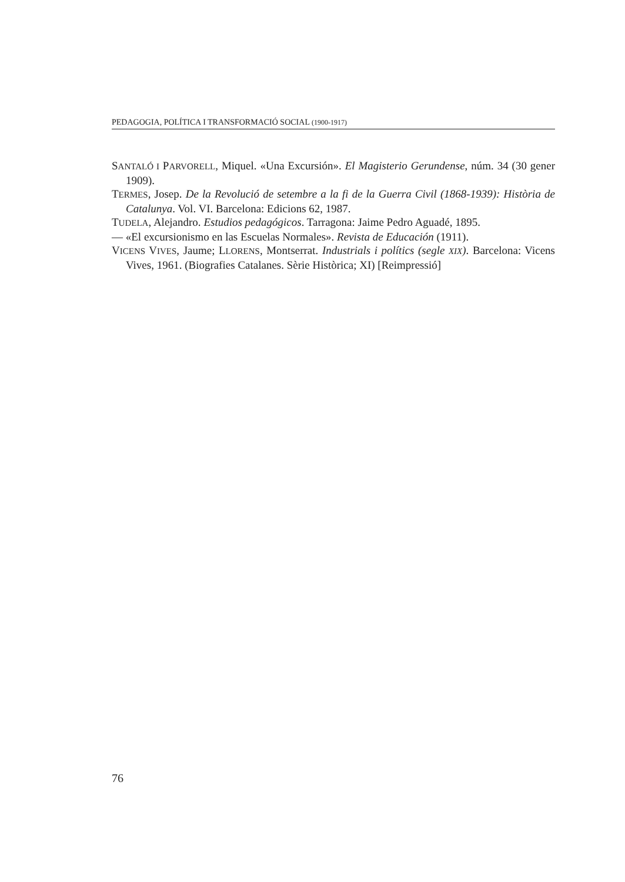PEDAGOGIA, POLÍTICA I TRANSFORMACIÓ SOCIAL (1900-1917)
SANTALÓ I PARVORELL, Miquel. «Una Excursión». El Magisterio Gerundense, núm. 34 (30 gener 1909).
TERMES, Josep. De la Revolució de setembre a la fi de la Guerra Civil (1868-1939): Història de Catalunya. Vol. VI. Barcelona: Edicions 62, 1987.
TUDELA, Alejandro. Estudios pedagógicos. Tarragona: Jaime Pedro Aguadé, 1895.
— «El excursionismo en las Escuelas Normales». Revista de Educación (1911).
VICENS VIVES, Jaume; LLORENS, Montserrat. Industrials i polítics (segle XIX). Barcelona: Vicens Vives, 1961. (Biografies Catalanes. Sèrie Històrica; XI) [Reimpressió]
76